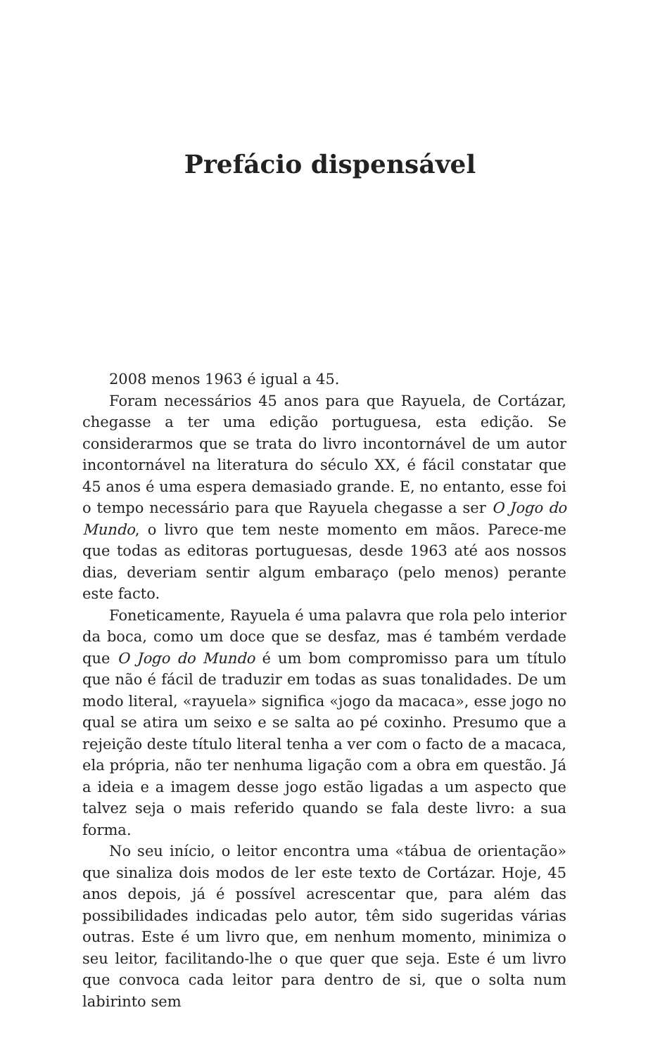Prefácio dispensável
2008 menos 1963 é igual a 45.
Foram necessários 45 anos para que Rayuela, de Cortázar, chegasse a ter uma edição portuguesa, esta edição. Se considerarmos que se trata do livro incontornável de um autor incontornável na literatura do século XX, é fácil constatar que 45 anos é uma espera demasiado grande. E, no entanto, esse foi o tempo necessário para que Rayuela chegasse a ser O Jogo do Mundo, o livro que tem neste momento em mãos. Parece-me que todas as editoras portuguesas, desde 1963 até aos nossos dias, deveriam sentir algum embaraço (pelo menos) perante este facto.
Foneticamente, Rayuela é uma palavra que rola pelo interior da boca, como um doce que se desfaz, mas é também verdade que O Jogo do Mundo é um bom compromisso para um título que não é fácil de traduzir em todas as suas tonalidades. De um modo literal, «rayuela» significa «jogo da macaca», esse jogo no qual se atira um seixo e se salta ao pé coxinho. Presumo que a rejeição deste título literal tenha a ver com o facto de a macaca, ela própria, não ter nenhuma ligação com a obra em questão. Já a ideia e a imagem desse jogo estão ligadas a um aspecto que talvez seja o mais referido quando se fala deste livro: a sua forma.
No seu início, o leitor encontra uma «tábua de orientação» que sinaliza dois modos de ler este texto de Cortázar. Hoje, 45 anos depois, já é possível acrescentar que, para além das possibilidades indicadas pelo autor, têm sido sugeridas várias outras. Este é um livro que, em nenhum momento, minimiza o seu leitor, facilitando-lhe o que quer que seja. Este é um livro que convoca cada leitor para dentro de si, que o solta num labirinto sem